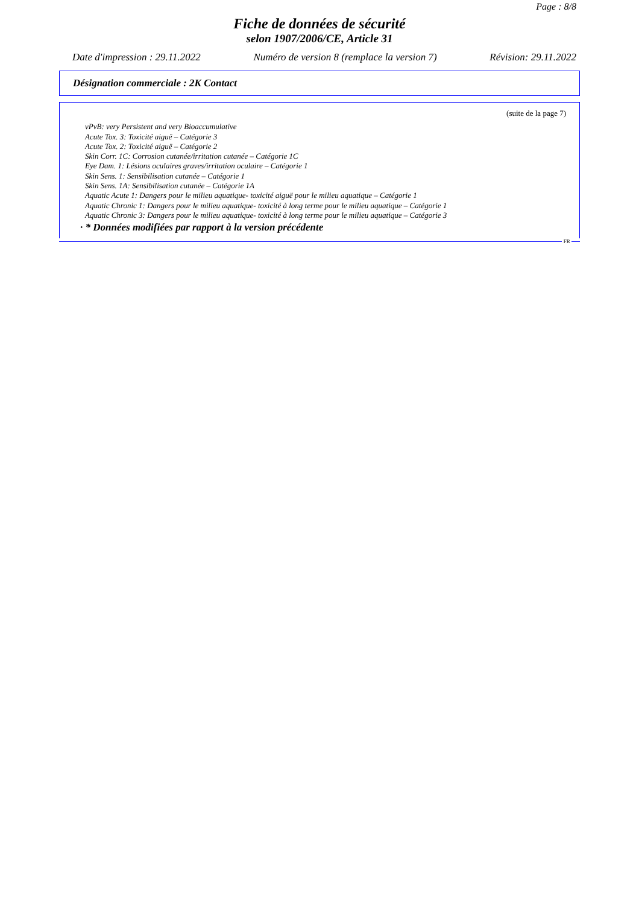Page : 8/8
Fiche de données de sécurité
selon 1907/2006/CE, Article 31
Date d'impression : 29.11.2022 Numéro de version 8 (remplace la version 7) Révision: 29.11.2022
Désignation commerciale : 2K Contact
(suite de la page 7)
vPvB: very Persistent and very Bioaccumulative
Acute Tox. 3: Toxicité aiguë – Catégorie 3
Acute Tox. 2: Toxicité aiguë – Catégorie 2
Skin Corr. 1C: Corrosion cutanée/irritation cutanée – Catégorie 1C
Eye Dam. 1: Lésions oculaires graves/irritation oculaire – Catégorie 1
Skin Sens. 1: Sensibilisation cutanée – Catégorie 1
Skin Sens. 1A: Sensibilisation cutanée – Catégorie 1A
Aquatic Acute 1: Dangers pour le milieu aquatique- toxicité aiguë pour le milieu aquatique – Catégorie 1
Aquatic Chronic 1: Dangers pour le milieu aquatique- toxicité à long terme pour le milieu aquatique – Catégorie 1
Aquatic Chronic 3: Dangers pour le milieu aquatique- toxicité à long terme pour le milieu aquatique – Catégorie 3
· * Données modifiées par rapport à la version précédente
FR